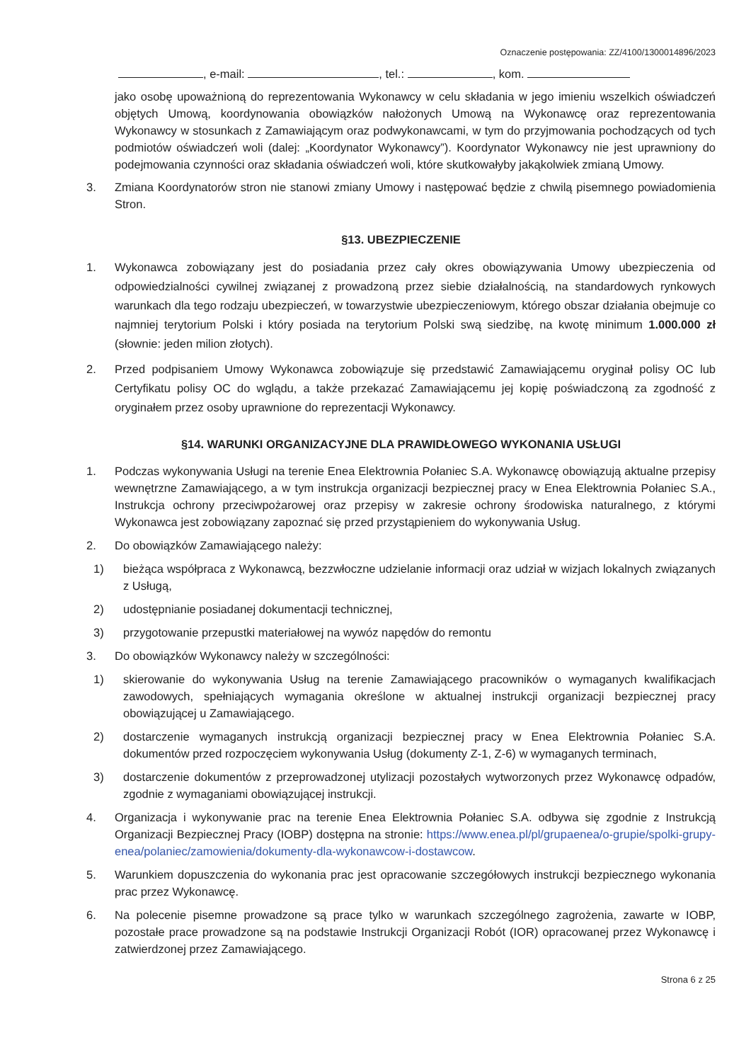Oznaczenie postępowania: ZZ/4100/1300014896/2023
, e-mail: , tel.: , kom.
jako osobę upoważnioną do reprezentowania Wykonawcy w celu składania w jego imieniu wszelkich oświadczeń objętych Umową, koordynowania obowiązków nałożonych Umową na Wykonawcę oraz reprezentowania Wykonawcy w stosunkach z Zamawiającym oraz podwykonawcami, w tym do przyjmowania pochodzących od tych podmiotów oświadczeń woli (dalej: „Koordynator Wykonawcy”). Koordynator Wykonawcy nie jest uprawniony do podejmowania czynności oraz składania oświadczeń woli, które skutkowałyby jakąkolwiek zmianą Umowy.
3. Zmiana Koordynatorów stron nie stanowi zmiany Umowy i następować będzie z chwilą pisemnego powiadomienia Stron.
§13. UBEZPIECZENIE
1. Wykonawca zobowiązany jest do posiadania przez cały okres obowiązywania Umowy ubezpieczenia od odpowiedzialności cywilnej związanej z prowadzoną przez siebie działalnością, na standardowych rynkowych warunkach dla tego rodzaju ubezpieczeń, w towarzystwie ubezpieczeniowym, którego obszar działania obejmuje co najmniej terytorium Polski i który posiada na terytorium Polski swą siedzibę, na kwotę minimum 1.000.000 zł (słownie: jeden milion złotych).
2. Przed podpisaniem Umowy Wykonawca zobowiązuje się przedstawić Zamawiającemu oryginał polisy OC lub Certyfikatu polisy OC do wglądu, a także przekazać Zamawiającemu jej kopię poświadczoną za zgodność z oryginałem przez osoby uprawnione do reprezentacji Wykonawcy.
§14. WARUNKI ORGANIZACYJNE DLA PRAWIDŁOWEGO WYKONANIA USŁUGI
1. Podczas wykonywania Usługi na terenie Enea Elektrownia Połaniec S.A. Wykonawcę obowiązują aktualne przepisy wewnętrzne Zamawiającego, a w tym instrukcja organizacji bezpiecznej pracy w Enea Elektrownia Połaniec S.A., Instrukcja ochrony przeciwpożarowej oraz przepisy w zakresie ochrony środowiska naturalnego, z którymi Wykonawca jest zobowiązany zapoznać się przed przystąpieniem do wykonywania Usług.
2. Do obowiązków Zamawiającego należy:
1) bieżąca współpraca z Wykonawcą, bezzwłoczne udzielanie informacji oraz udział w wizjach lokalnych związanych z Usługą,
2) udostępnianie posiadanej dokumentacji technicznej,
3) przygotowanie przepustki materiałowej na wywóz napędów do remontu
3. Do obowiązków Wykonawcy należy w szczególności:
1) skierowanie do wykonywania Usług na terenie Zamawiającego pracowników o wymaganych kwalifikacjach zawodowych, spełniających wymagania określone w aktualnej instrukcji organizacji bezpiecznej pracy obowiązującej u Zamawiającego.
2) dostarczenie wymaganych instrukcją organizacji bezpiecznej pracy w Enea Elektrownia Połaniec S.A. dokumentów przed rozpoczęciem wykonywania Usług (dokumenty Z-1, Z-6) w wymaganych terminach,
3) dostarczenie dokumentów z przeprowadzonej utylizacji pozostałych wytworzonych przez Wykonawcę odpadów, zgodnie z wymaganiami obowiązującej instrukcji.
4. Organizacja i wykonywanie prac na terenie Enea Elektrownia Połaniec S.A. odbywa się zgodnie z Instrukcją Organizacji Bezpiecznej Pracy (IOBP) dostępna na stronie: https://www.enea.pl/pl/grupaenea/o-grupie/spolki-grupy-enea/polaniec/zamowienia/dokumenty-dla-wykonawcow-i-dostawcow.
5. Warunkiem dopuszczenia do wykonania prac jest opracowanie szczegółowych instrukcji bezpiecznego wykonania prac przez Wykonawcę.
6. Na polecenie pisemne prowadzone są prace tylko w warunkach szczególnego zagrożenia, zawarte w IOBP, pozostałe prace prowadzone są na podstawie Instrukcji Organizacji Robót (IOR) opracowanej przez Wykonawcę i zatwierdzonej przez Zamawiającego.
Strona 6 z 25